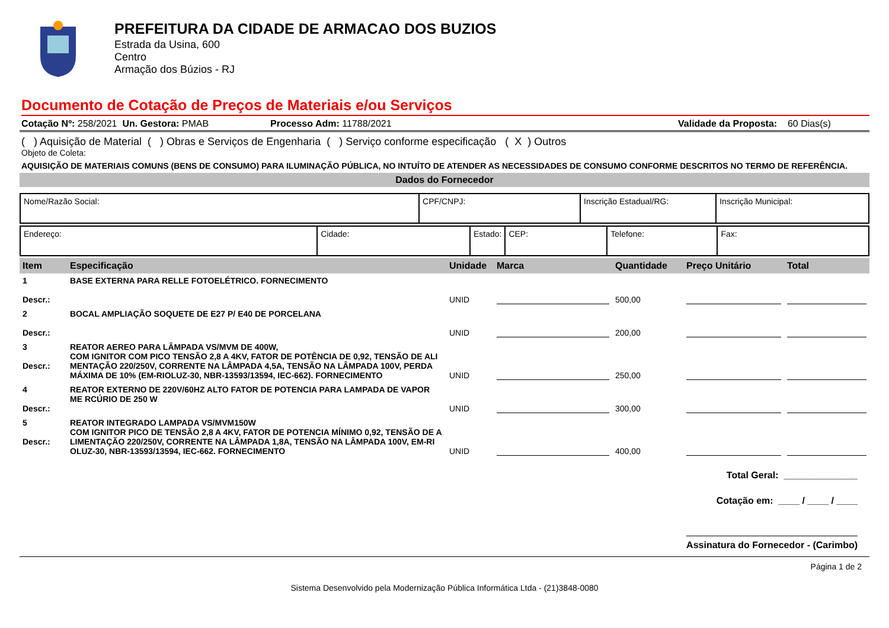PREFEITURA DA CIDADE DE ARMACAO DOS BUZIOS
Estrada da Usina, 600
Centro
Armação dos Búzios - RJ
Documento de Cotação de Preços de Materiais e/ou Serviços
Cotação Nº: 258/2021 Un. Gestora: PMAB Processo Adm: 11788/2021 Validade da Proposta: 60 Dias(s)
( ) Aquisição de Material ( ) Obras e Serviços de Engenharia ( ) Serviço conforme especificação ( X ) Outros
Objeto de Coleta:
AQUISIÇÃO DE MATERIAIS COMUNS (BENS DE CONSUMO) PARA ILUMINAÇÃO PÚBLICA, NO INTUÍTO DE ATENDER AS NECESSIDADES DE CONSUMO CONFORME DESCRITOS NO TERMO DE REFERÊNCIA.
Dados do Fornecedor
| Nome/Razão Social: | CPF/CNPJ: | Inscrição Estadual/RG: | Inscrição Municipal: |
| Endereço: | Cidade: | Estado: | CEP: | Telefone: | Fax: |
| Item | Especificação | Unidade | Marca | Quantidade | Preço Unitário | Total |
| --- | --- | --- | --- | --- | --- | --- |
| 1 Descr.: | BASE EXTERNA PARA RELLE FOTOELÉTRICO. FORNECIMENTO | UNID | | 500,00 | | |
| 2 Descr.: | BOCAL AMPLIAÇÃO SOQUETE DE E27 P/ E40 DE PORCELANA | UNID | | 200,00 | | |
| 3 Descr.: | REATOR AEREO PARA LÂMPADA VS/MVM DE 400W, COM IGNITOR COM PICO TENSÃO 2,8 A 4KV, FATOR DE POTÊNCIA DE 0,92, TENSÃO DE ALI MENTAÇÃO 220/250V, CORRENTE NA LÂMPADA 4,5A, TENSÃO NA LÂMPADA 100V, PERDA MÁXIMA DE 10% (EM-RIOLUZ-30, NBR-13593/13594, IEC-662). FORNECIMENTO | UNID | | 250,00 | | |
| 4 Descr.: | REATOR EXTERNO DE 220V/60HZ ALTO FATOR DE POTENCIA PARA LAMPADA DE VAPOR ME RCÚRIO DE 250 W | UNID | | 300,00 | | |
| 5 Descr.: | REATOR INTEGRADO LAMPADA VS/MVM150W COM IGNITOR PICO DE TENSÃO 2,8 A 4KV, FATOR DE POTENCIA MÍNIMO 0,92, TENSÃO DE A LIMENTAÇÃO 220/250V, CORRENTE NA LÂMPADA 1,8A, TENSÃO NA LÂMPADA 100V, EM-RI OLUZ-30, NBR-13593/13594, IEC-662. FORNECIMENTO | UNID | | 400,00 | | |
Total Geral: ______________
Cotação em: ____ / ____ / ____
Assinatura do Fornecedor - (Carimbo)
Página 1 de 2
Sistema Desenvolvido pela Modernização Pública Informática Ltda - (21)3848-0080